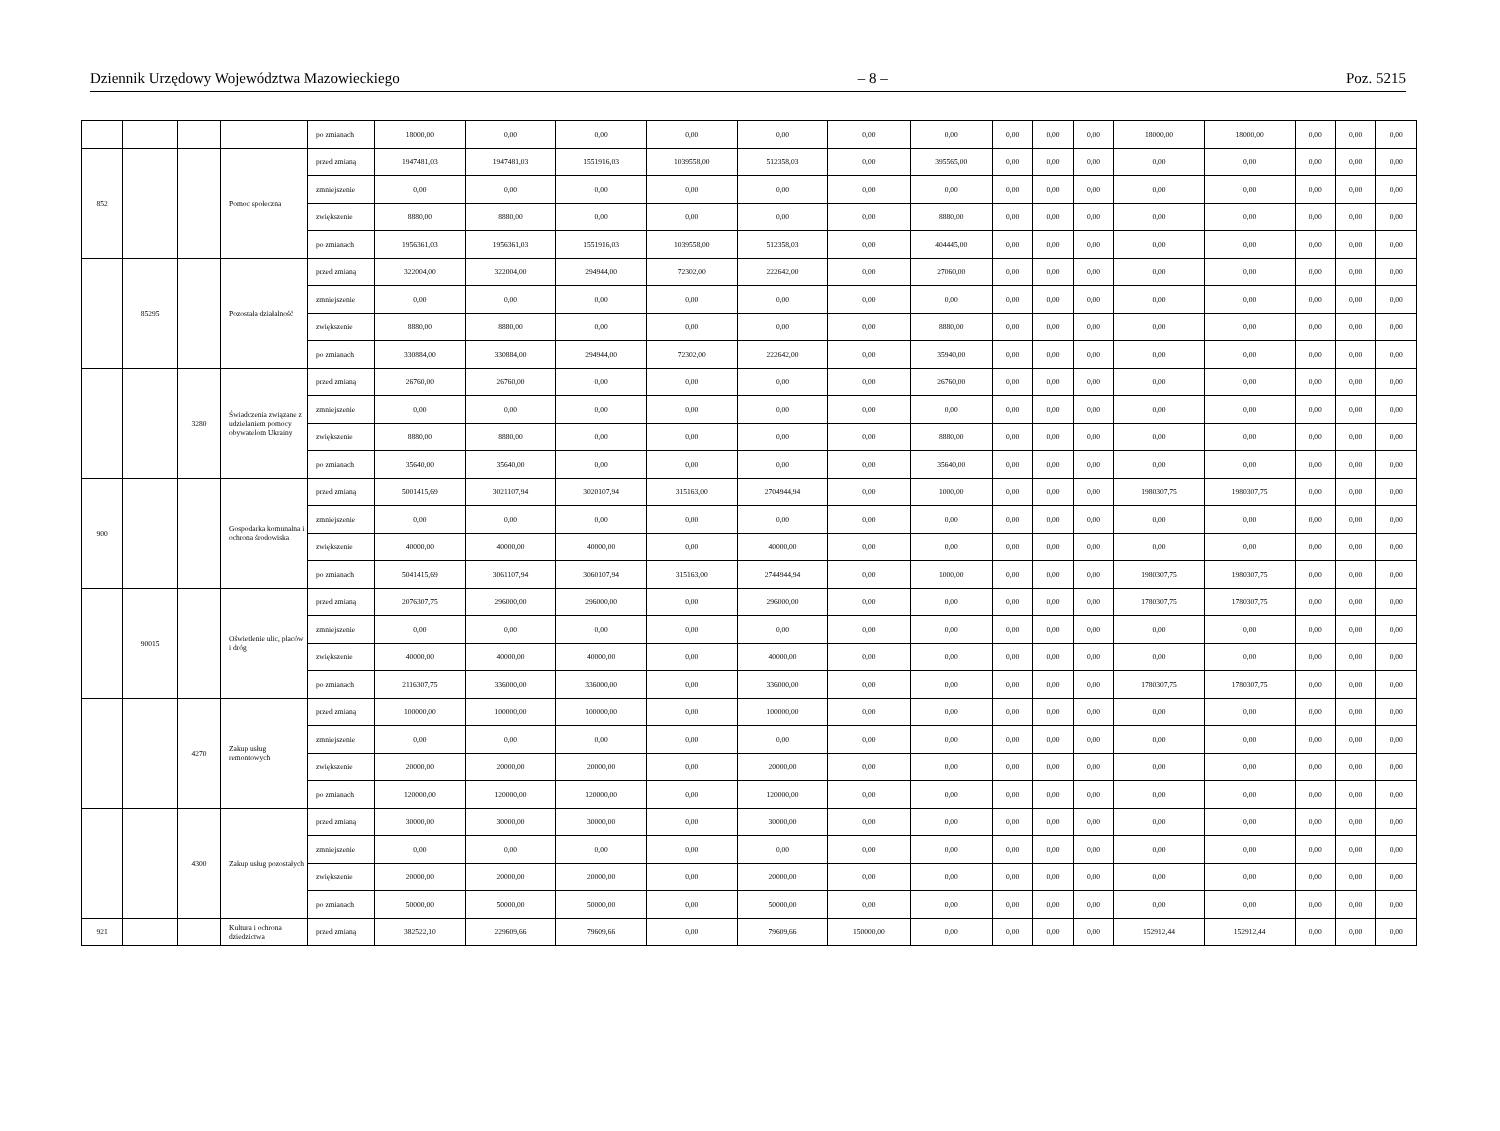Dziennik Urzędowy Województwa Mazowieckiego – 8 – Poz. 5215
| | | | | po zmianach | 18000,00 | 0,00 | 0,00 | 0,00 | 0,00 | 0,00 | 0,00 | 0,00 | 0,00 | 0,00 | 18000,00 | 18000,00 | 0,00 | 0,00 | 0,00 |
| 852 | | | Pomoc społeczna | przed zmianą | 1947481,03 | 1947481,03 | 1551916,03 | 1039558,00 | 512358,03 | 0,00 | 395565,00 | 0,00 | 0,00 | 0,00 | 0,00 | 0,00 | 0,00 | 0,00 | 0,00 |
| | | | | zmniejszenie | 0,00 | 0,00 | 0,00 | 0,00 | 0,00 | 0,00 | 0,00 | 0,00 | 0,00 | 0,00 | 0,00 | 0,00 | 0,00 | 0,00 | 0,00 |
| | | | | zwiększenie | 8880,00 | 8880,00 | 0,00 | 0,00 | 0,00 | 0,00 | 8880,00 | 0,00 | 0,00 | 0,00 | 0,00 | 0,00 | 0,00 | 0,00 | 0,00 |
| | | | | po zmianach | 1956361,03 | 1956361,03 | 1551916,03 | 1039558,00 | 512358,03 | 0,00 | 404445,00 | 0,00 | 0,00 | 0,00 | 0,00 | 0,00 | 0,00 | 0,00 | 0,00 |
| | 85295 | | Pozostała działalność | przed zmianą | 322004,00 | 322004,00 | 294944,00 | 72302,00 | 222642,00 | 0,00 | 27060,00 | 0,00 | 0,00 | 0,00 | 0,00 | 0,00 | 0,00 | 0,00 | 0,00 |
| | | | | zmniejszenie | 0,00 | 0,00 | 0,00 | 0,00 | 0,00 | 0,00 | 0,00 | 0,00 | 0,00 | 0,00 | 0,00 | 0,00 | 0,00 | 0,00 | 0,00 |
| | | | | zwiększenie | 8880,00 | 8880,00 | 0,00 | 0,00 | 0,00 | 0,00 | 8880,00 | 0,00 | 0,00 | 0,00 | 0,00 | 0,00 | 0,00 | 0,00 | 0,00 |
| | | | | po zmianach | 330884,00 | 330884,00 | 294944,00 | 72302,00 | 222642,00 | 0,00 | 35940,00 | 0,00 | 0,00 | 0,00 | 0,00 | 0,00 | 0,00 | 0,00 | 0,00 |
| | | 3280 | Świadczenia związane z udzielaniem pomocy obywatelom Ukrainy | przed zmianą | 26760,00 | 26760,00 | 0,00 | 0,00 | 0,00 | 0,00 | 26760,00 | 0,00 | 0,00 | 0,00 | 0,00 | 0,00 | 0,00 | 0,00 | 0,00 |
| | | | | zmniejszenie | 0,00 | 0,00 | 0,00 | 0,00 | 0,00 | 0,00 | 0,00 | 0,00 | 0,00 | 0,00 | 0,00 | 0,00 | 0,00 | 0,00 | 0,00 |
| | | | | zwiększenie | 8880,00 | 8880,00 | 0,00 | 0,00 | 0,00 | 0,00 | 8880,00 | 0,00 | 0,00 | 0,00 | 0,00 | 0,00 | 0,00 | 0,00 | 0,00 |
| | | | | po zmianach | 35640,00 | 35640,00 | 0,00 | 0,00 | 0,00 | 0,00 | 35640,00 | 0,00 | 0,00 | 0,00 | 0,00 | 0,00 | 0,00 | 0,00 | 0,00 |
| 900 | | | Gospodarka komunalna i ochrona środowiska | przed zmianą | 5001415,69 | 3021107,94 | 3020107,94 | 315163,00 | 2704944,94 | 0,00 | 1000,00 | 0,00 | 0,00 | 0,00 | 1980307,75 | 1980307,75 | 0,00 | 0,00 | 0,00 |
| | | | | zmniejszenie | 0,00 | 0,00 | 0,00 | 0,00 | 0,00 | 0,00 | 0,00 | 0,00 | 0,00 | 0,00 | 0,00 | 0,00 | 0,00 | 0,00 | 0,00 |
| | | | | zwiększenie | 40000,00 | 40000,00 | 40000,00 | 0,00 | 40000,00 | 0,00 | 0,00 | 0,00 | 0,00 | 0,00 | 0,00 | 0,00 | 0,00 | 0,00 | 0,00 |
| | | | | po zmianach | 5041415,69 | 3061107,94 | 3060107,94 | 315163,00 | 2744944,94 | 0,00 | 1000,00 | 0,00 | 0,00 | 0,00 | 1980307,75 | 1980307,75 | 0,00 | 0,00 | 0,00 |
| | 90015 | | Oświetlenie ulic, placów i dróg | przed zmianą | 2076307,75 | 296000,00 | 296000,00 | 0,00 | 296000,00 | 0,00 | 0,00 | 0,00 | 0,00 | 0,00 | 1780307,75 | 1780307,75 | 0,00 | 0,00 | 0,00 |
| | | | | zmniejszenie | 0,00 | 0,00 | 0,00 | 0,00 | 0,00 | 0,00 | 0,00 | 0,00 | 0,00 | 0,00 | 0,00 | 0,00 | 0,00 | 0,00 | 0,00 |
| | | | | zwiększenie | 40000,00 | 40000,00 | 40000,00 | 0,00 | 40000,00 | 0,00 | 0,00 | 0,00 | 0,00 | 0,00 | 0,00 | 0,00 | 0,00 | 0,00 | 0,00 |
| | | | | po zmianach | 2116307,75 | 336000,00 | 336000,00 | 0,00 | 336000,00 | 0,00 | 0,00 | 0,00 | 0,00 | 0,00 | 1780307,75 | 1780307,75 | 0,00 | 0,00 | 0,00 |
| | | 4270 | Zakup usług remontowych | przed zmianą | 100000,00 | 100000,00 | 100000,00 | 0,00 | 100000,00 | 0,00 | 0,00 | 0,00 | 0,00 | 0,00 | 0,00 | 0,00 | 0,00 | 0,00 | 0,00 |
| | | | | zmniejszenie | 0,00 | 0,00 | 0,00 | 0,00 | 0,00 | 0,00 | 0,00 | 0,00 | 0,00 | 0,00 | 0,00 | 0,00 | 0,00 | 0,00 | 0,00 |
| | | | | zwiększenie | 20000,00 | 20000,00 | 20000,00 | 0,00 | 20000,00 | 0,00 | 0,00 | 0,00 | 0,00 | 0,00 | 0,00 | 0,00 | 0,00 | 0,00 | 0,00 |
| | | | | po zmianach | 120000,00 | 120000,00 | 120000,00 | 0,00 | 120000,00 | 0,00 | 0,00 | 0,00 | 0,00 | 0,00 | 0,00 | 0,00 | 0,00 | 0,00 | 0,00 |
| | | 4300 | Zakup usług pozostałych | przed zmianą | 30000,00 | 30000,00 | 30000,00 | 0,00 | 30000,00 | 0,00 | 0,00 | 0,00 | 0,00 | 0,00 | 0,00 | 0,00 | 0,00 | 0,00 | 0,00 |
| | | | | zmniejszenie | 0,00 | 0,00 | 0,00 | 0,00 | 0,00 | 0,00 | 0,00 | 0,00 | 0,00 | 0,00 | 0,00 | 0,00 | 0,00 | 0,00 | 0,00 |
| | | | | zwiększenie | 20000,00 | 20000,00 | 20000,00 | 0,00 | 20000,00 | 0,00 | 0,00 | 0,00 | 0,00 | 0,00 | 0,00 | 0,00 | 0,00 | 0,00 | 0,00 |
| | | | | po zmianach | 50000,00 | 50000,00 | 50000,00 | 0,00 | 50000,00 | 0,00 | 0,00 | 0,00 | 0,00 | 0,00 | 0,00 | 0,00 | 0,00 | 0,00 | 0,00 |
| 921 | | | Kultura i ochrona dziedzictwa | przed zmianą | 382522,10 | 229609,66 | 79609,66 | 0,00 | 79609,66 | 150000,00 | 0,00 | 0,00 | 0,00 | 0,00 | 152912,44 | 152912,44 | 0,00 | 0,00 | 0,00 |